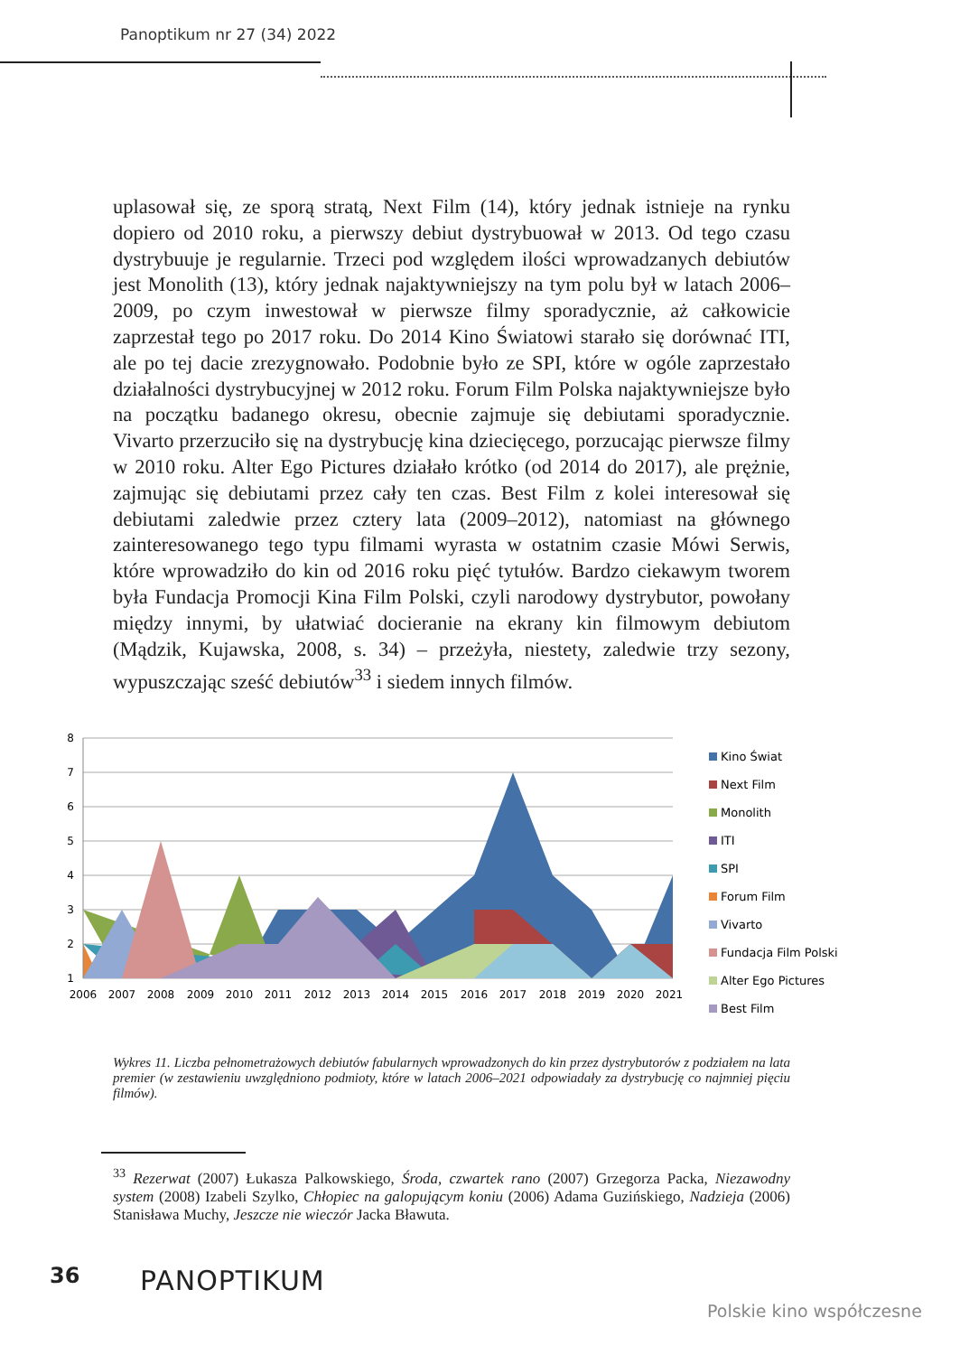Panoptikum nr 27 (34) 2022
uplasował się, ze sporą stratą, Next Film (14), który jednak istnieje na rynku dopiero od 2010 roku, a pierwszy debiut dystrybuował w 2013. Od tego czasu dystrybuuje je regularnie. Trzeci pod względem ilości wprowadzanych debiutów jest Monolith (13), który jednak najaktywniejszy na tym polu był w latach 2006–2009, po czym inwestował w pierwsze filmy sporadycznie, aż całkowicie zaprzestał tego po 2017 roku. Do 2014 Kino Światowi starało się dorównać ITI, ale po tej dacie zrezygnowało. Podobnie było ze SPI, które w ogóle zaprzestało działalności dystrybucyjnej w 2012 roku. Forum Film Polska najaktywniejsze było na początku badanego okresu, obecnie zajmuje się debiutami sporadycznie. Vivarto przerzuciło się na dystrybucję kina dziecięcego, porzucając pierwsze filmy w 2010 roku. Alter Ego Pictures działało krótko (od 2014 do 2017), ale prężnie, zajmując się debiutami przez cały ten czas. Best Film z kolei interesował się debiutami zaledwie przez cztery lata (2009–2012), natomiast na głównego zainteresowanego tego typu filmami wyrasta w ostatnim czasie Mówi Serwis, które wprowadziło do kin od 2016 roku pięć tytułów. Bardzo ciekawym tworem była Fundacja Promocji Kina Film Polski, czyli narodowy dystrybutor, powołany między innymi, by ułatwiać docieranie na ekrany kin filmowym debiutom (Mądzik, Kujawska, 2008, s. 34) – przeżyła, niestety, zaledwie trzy sezony, wypuszczając sześć debiutów<sup>33</sup> i siedem innych filmów.
8
7
6
5
4
3
2
1
2006
2007
2008
2009
2010
2011
2012
2013
2014
2015
2016
2017
2018
2019
2020
2021
Kino Świat
Next Film
Monolith
ITI
SPI
Forum Film
Vivarto
Fundacja Film Polski
Alter Ego Pictures
Best Film
Wykres 11. Liczba pełnometrażowych debiutów fabularnych wprowadzonych do kin przez dystrybutorów z podziałem na lata premier (w zestawieniu uwzględniono podmioty, które w latach 2006–2021 odpowiadały za dystrybucję co najmniej pięciu filmów).
<sup>33</sup> Rezerwat (2007) Łukasza Palkowskiego, Środa, czwartek rano (2007) Grzegorza Packa, Niezawodny system (2008) Izabeli Szylko, Chłopiec na galopującym koniu (2006) Adama Guzińskiego, Nadzieja (2006) Stanisława Muchy, Jeszcze nie wieczór Jacka Bławuta.
36 PANOPTIKUM
Polskie kino współczesne